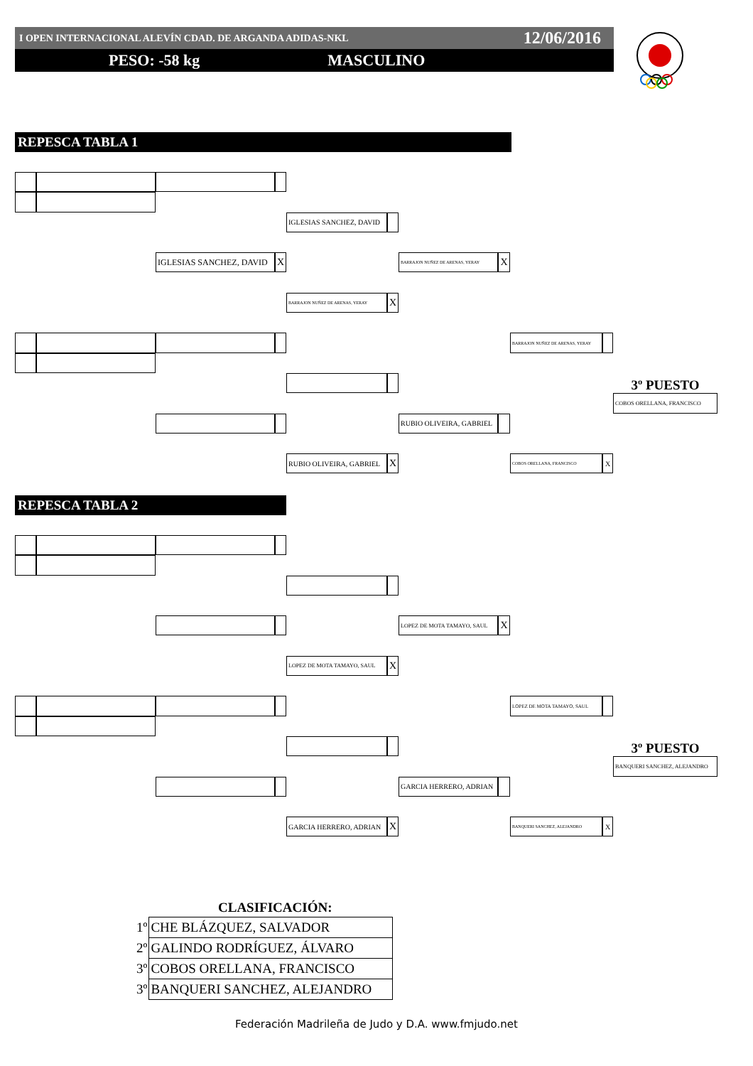I OPEN INTERNACIONAL ALEVÍN CDAD. DE ARGANDA ADIDAS-NKL 12/06/2016
PESO: -58 kg MASCULINO
REPESCA TABLA 1
IGLESIAS SANCHEZ, DAVID
IGLESIAS SANCHEZ, DAVID
X
BARRAJON NUÑEZ DE ARENAS, YERAY
X
BARRAJON NUÑEZ DE ARENAS, YERAY
X
BARRAJON NUÑEZ DE ARENAS, YERAY
3º PUESTO
COBOS ORELLANA, FRANCISCO
RUBIO OLIVEIRA, GABRIEL
RUBIO OLIVEIRA, GABRIEL
X
COBOS ORELLANA, FRANCISCO
X
REPESCA TABLA 2
LOPEZ DE MOTA TAMAYO, SAUL
X
LOPEZ DE MOTA TAMAYO, SAUL
X
LOPEZ DE MOTA TAMAYO, SAUL
3º PUESTO
BANQUERI SANCHEZ, ALEJANDRO
GARCIA HERRERO, ADRIAN
GARCIA HERRERO, ADRIAN
X
BANQUERI SANCHEZ, ALEJANDRO
X
CLASIFICACIÓN:
| 1º | CHE BLÁZQUEZ, SALVADOR |
| 2º | GALINDO RODRÍGUEZ, ÁLVARO |
| 3º | COBOS ORELLANA, FRANCISCO |
| 3º | BANQUERI SANCHEZ, ALEJANDRO |
Federación Madrileña de Judo y D.A. www.fmjudo.net